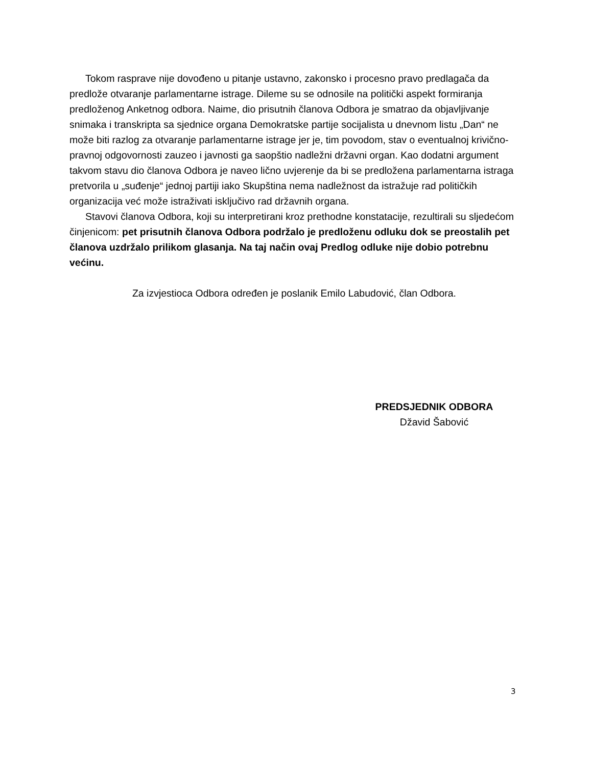Tokom rasprave nije dovođeno u pitanje ustavno, zakonsko i procesno pravo predlagača da predlože otvaranje parlamentarne istrage. Dileme su se odnosile na politički aspekt formiranja predloženog Anketnog odbora. Naime, dio prisutnih članova Odbora je smatrao da objavljivanje snimaka i transkripta sa sjednice organa Demokratske partije socijalista u dnevnom listu „Dan“ ne može biti razlog za otvaranje parlamentarne istrage jer je, tim povodom, stav o eventualnoj krivično-pravnoj odgovornosti zauzeo i javnosti ga saopštio nadležni državni organ. Kao dodatni argument takvom stavu dio članova Odbora je naveo lično uvjerenje da bi se predložena parlamentarna istraga pretvorila u „suđenje“ jednoj partiji iako Skupština nema nadležnost da istražuje rad političkih organizacija već može istraživati isključivo rad državnih organa.
Stavovi članova Odbora, koji su interpretirani kroz prethodne konstatacije, rezultirali su sljedećom činjenicom: pet prisutnih članova Odbora podržalo je predloženu odluku dok se preostalih pet članova uzdržalo prilikom glasanja. Na taj način ovaj Predlog odluke nije dobio potrebnu većinu.
Za izvjestioca Odbora određen je poslanik Emilo Labudović, član Odbora.
PREDSJEDNIK ODBORA
Džavid Šabović
3